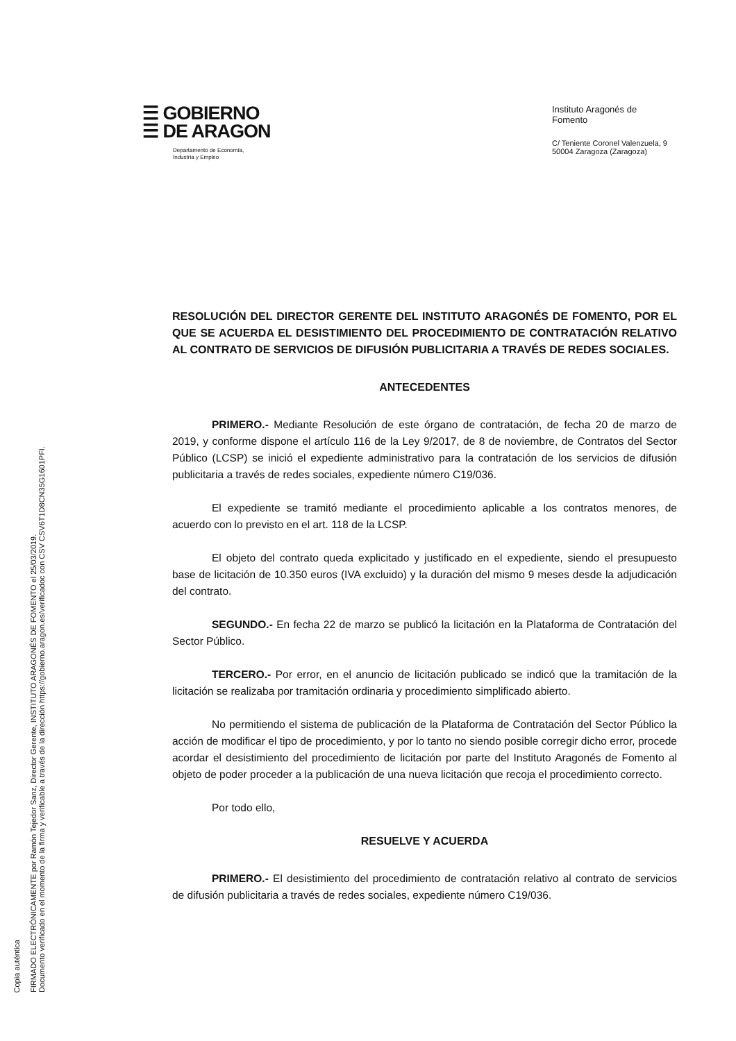Copia auténtica
FIRMADO ELECTRÓNICAMENTE por Ramón Tejedor Sanz, Director Gerente, INSTITUTO ARAGONÉS DE FOMENTO el 25/03/2019.
Documento verificado en el momento de la firma y verificable a través de la dirección https://gobierno.aragon.es/verificadoc con CSV CSV6T1D8CN35G1601PFI.
☰ GOBIERNO
☰ DE ARAGON
Departamento de Economía,
Industria y Empleo
Instituto Aragonés de
Fomento
C/ Teniente Coronel Valenzuela, 9
50004 Zaragoza (Zaragoza)
RESOLUCIÓN DEL DIRECTOR GERENTE DEL INSTITUTO ARAGONÉS DE FOMENTO, POR EL QUE SE ACUERDA EL DESISTIMIENTO DEL PROCEDIMIENTO DE CONTRATACIÓN RELATIVO AL CONTRATO DE SERVICIOS DE DIFUSIÓN PUBLICITARIA A TRAVÉS DE REDES SOCIALES.
ANTECEDENTES
PRIMERO.- Mediante Resolución de este órgano de contratación, de fecha 20 de marzo de 2019, y conforme dispone el artículo 116 de la Ley 9/2017, de 8 de noviembre, de Contratos del Sector Público (LCSP) se inició el expediente administrativo para la contratación de los servicios de difusión publicitaria a través de redes sociales, expediente número C19/036.
El expediente se tramitó mediante el procedimiento aplicable a los contratos menores, de acuerdo con lo previsto en el art. 118 de la LCSP.
El objeto del contrato queda explicitado y justificado en el expediente, siendo el presupuesto base de licitación de 10.350 euros (IVA excluido) y la duración del mismo 9 meses desde la adjudicación del contrato.
SEGUNDO.- En fecha 22 de marzo se publicó la licitación en la Plataforma de Contratación del Sector Público.
TERCERO.- Por error, en el anuncio de licitación publicado se indicó que la tramitación de la licitación se realizaba por tramitación ordinaria y procedimiento simplificado abierto.
No permitiendo el sistema de publicación de la Plataforma de Contratación del Sector Público la acción de modificar el tipo de procedimiento, y por lo tanto no siendo posible corregir dicho error, procede acordar el desistimiento del procedimiento de licitación por parte del Instituto Aragonés de Fomento al objeto de poder proceder a la publicación de una nueva licitación que recoja el procedimiento correcto.
Por todo ello,
RESUELVE Y ACUERDA
PRIMERO.- El desistimiento del procedimiento de contratación relativo al contrato de servicios de difusión publicitaria a través de redes sociales, expediente número C19/036.